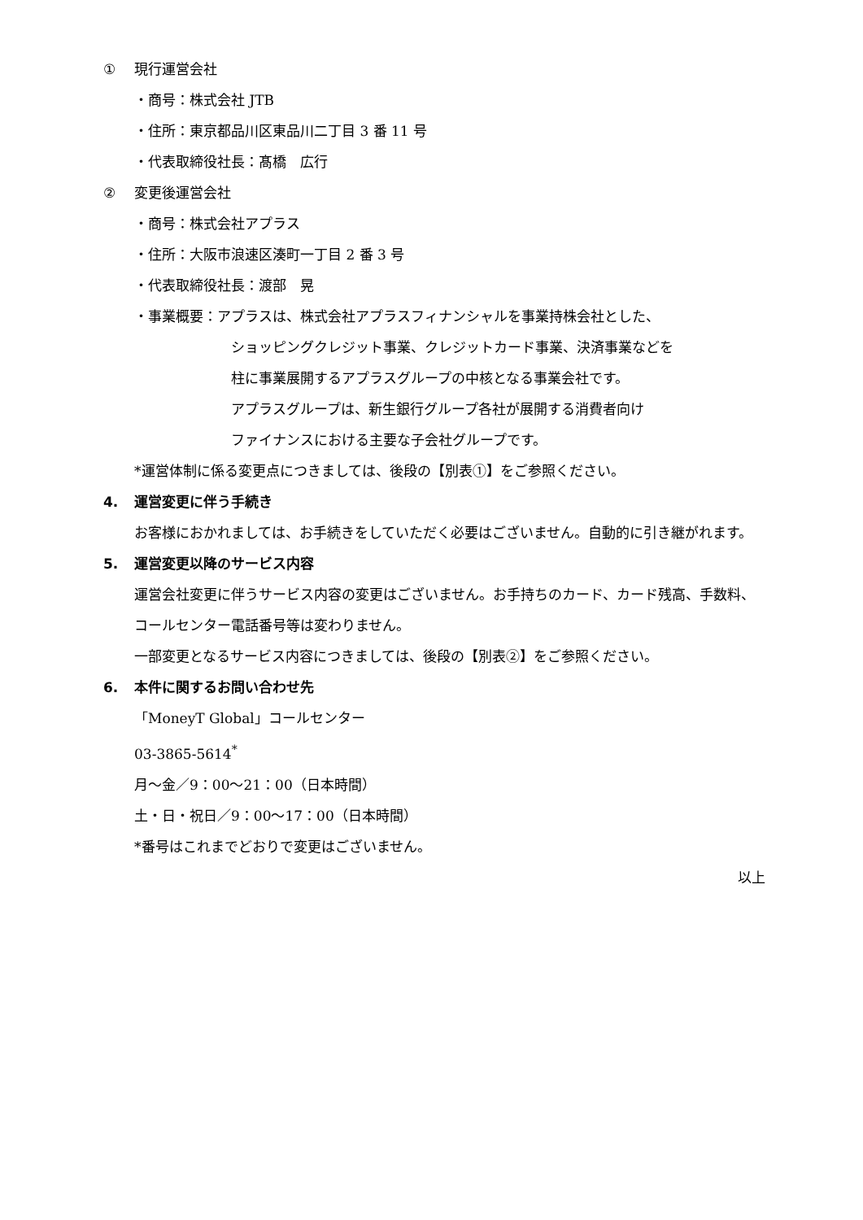① 現行運営会社
・商号：株式会社 JTB
・住所：東京都品川区東品川二丁目 3 番 11 号
・代表取締役社長：髙橋　広行
② 変更後運営会社
・商号：株式会社アプラス
・住所：大阪市浪速区湊町一丁目 2 番 3 号
・代表取締役社長：渡部　晃
・事業概要：アプラスは、株式会社アプラスフィナンシャルを事業持株会社とした、
ショッピングクレジット事業、クレジットカード事業、決済事業などを
柱に事業展開するアプラスグループの中核となる事業会社です。
アプラスグループは、新生銀行グループ各社が展開する消費者向け
ファイナンスにおける主要な子会社グループです。
*運営体制に係る変更点につきましては、後段の【別表①】をご参照ください。
4. 運営変更に伴う手続き
お客様におかれましては、お手続きをしていただく必要はございません。自動的に引き継がれます。
5. 運営変更以降のサービス内容
運営会社変更に伴うサービス内容の変更はございません。お手持ちのカード、カード残高、手数料、コールセンター電話番号等は変わりません。
一部変更となるサービス内容につきましては、後段の【別表②】をご参照ください。
6. 本件に関するお問い合わせ先
「MoneyT Global」コールセンター
03-3865-5614<sup>*</sup>
月～金／9：00～21：00（日本時間）
土・日・祝日／9：00～17：00（日本時間）
*番号はこれまでどおりで変更はございません。
以上